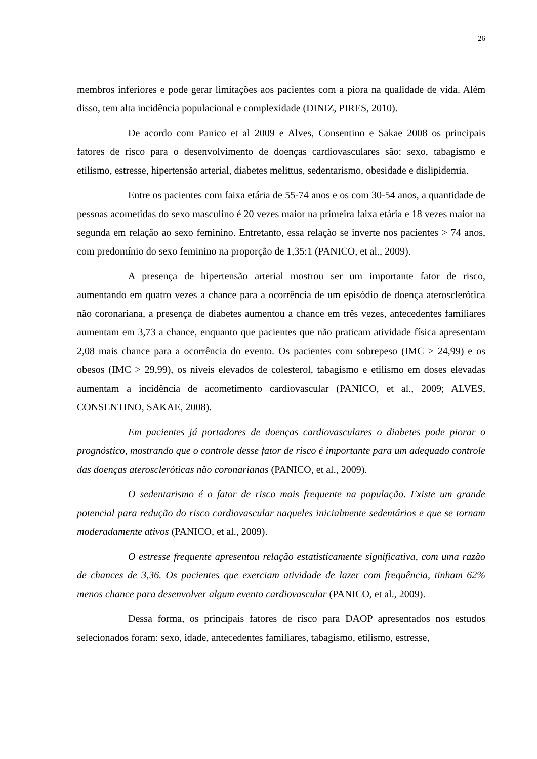26
membros inferiores e pode gerar limitações aos pacientes com a piora na qualidade de vida. Além disso, tem alta incidência populacional e complexidade (DINIZ, PIRES, 2010).
De acordo com Panico et al 2009 e Alves, Consentino e Sakae 2008 os principais fatores de risco para o desenvolvimento de doenças cardiovasculares são: sexo, tabagismo e etilismo, estresse, hipertensão arterial, diabetes melittus, sedentarismo, obesidade e dislipidemia.
Entre os pacientes com faixa etária de 55-74 anos e os com 30-54 anos, a quantidade de pessoas acometidas do sexo masculino é 20 vezes maior na primeira faixa etária e 18 vezes maior na segunda em relação ao sexo feminino. Entretanto, essa relação se inverte nos pacientes > 74 anos, com predomínio do sexo feminino na proporção de 1,35:1 (PANICO, et al., 2009).
A presença de hipertensão arterial mostrou ser um importante fator de risco, aumentando em quatro vezes a chance para a ocorrência de um episódio de doença aterosclerótica não coronariana, a presença de diabetes aumentou a chance em três vezes, antecedentes familiares aumentam em 3,73 a chance, enquanto que pacientes que não praticam atividade física apresentam 2,08 mais chance para a ocorrência do evento. Os pacientes com sobrepeso (IMC > 24,99) e os obesos (IMC > 29,99), os níveis elevados de colesterol, tabagismo e etilismo em doses elevadas aumentam a incidência de acometimento cardiovascular (PANICO, et al., 2009; ALVES, CONSENTINO, SAKAE, 2008).
Em pacientes já portadores de doenças cardiovasculares o diabetes pode piorar o prognóstico, mostrando que o controle desse fator de risco é importante para um adequado controle das doenças ateroscleróticas não coronarianas (PANICO, et al., 2009).
O sedentarismo é o fator de risco mais frequente na população. Existe um grande potencial para redução do risco cardiovascular naqueles inicialmente sedentários e que se tornam moderadamente ativos (PANICO, et al., 2009).
O estresse frequente apresentou relação estatisticamente significativa, com uma razão de chances de 3,36. Os pacientes que exerciam atividade de lazer com frequência, tinham 62% menos chance para desenvolver algum evento cardiovascular (PANICO, et al., 2009).
Dessa forma, os principais fatores de risco para DAOP apresentados nos estudos selecionados foram: sexo, idade, antecedentes familiares, tabagismo, etilismo, estresse,